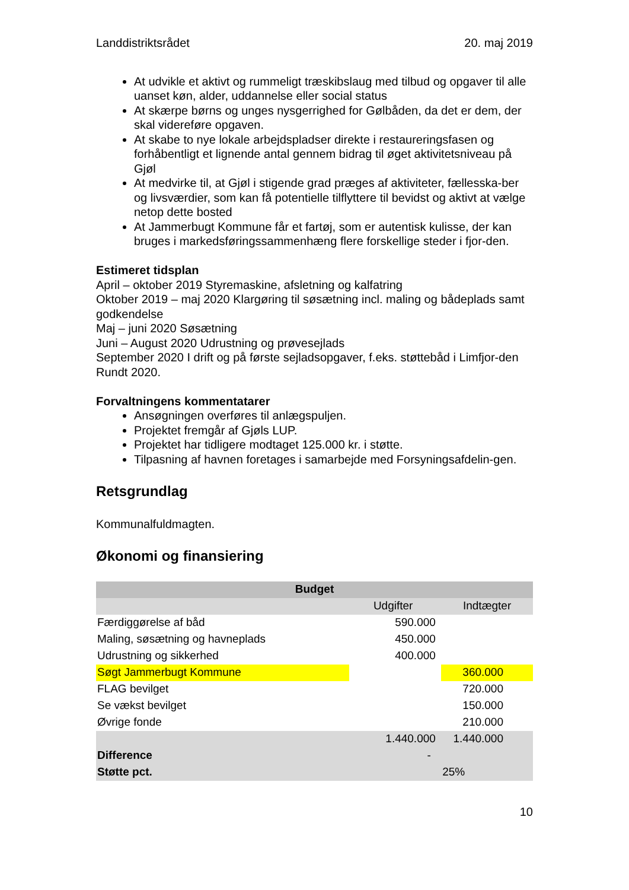Landdistriktsrådet 20. maj 2019
At udvikle et aktivt og rummeligt træskibslaug med tilbud og opgaver til alle uanset køn, alder, uddannelse eller social status
At skærpe børns og unges nysgerrighed for Gølbåden, da det er dem, der skal videreføre opgaven.
At skabe to nye lokale arbejdspladser direkte i restaureringsfasen og forhåbentligt et lignende antal gennem bidrag til øget aktivitetsniveau på Gjøl
At medvirke til, at Gjøl i stigende grad præges af aktiviteter, fællesska-ber og livsværdier, som kan få potentielle tilflyttere til bevidst og aktivt at vælge netop dette bosted
At Jammerbugt Kommune får et fartøj, som er autentisk kulisse, der kan bruges i markedsføringssammenhæng flere forskellige steder i fjor-den.
Estimeret tidsplan
April – oktober 2019 Styremaskine, afsletning og kalfatring
Oktober 2019 – maj 2020 Klargøring til søsætning incl. maling og bådeplads samt godkendelse
Maj – juni 2020 Søsætning
Juni – August 2020 Udrustning og prøvesejlads
September 2020 I drift og på første sejladsopgaver, f.eks. støttebåd i Limfjor-den Rundt 2020.
Forvaltningens kommentatarer
Ansøgningen overføres til anlægspuljen.
Projektet fremgår af Gjøls LUP.
Projektet har tidligere modtaget 125.000 kr. i støtte.
Tilpasning af havnen foretages i samarbejde med Forsyningsafdelin-gen.
Retsgrundlag
Kommunalfuldmagten.
Økonomi og finansiering
| Budget | | | |
| --- | --- | --- | --- |
| | Udgifter | | Indtægter |
| Færdiggørelse af båd | 590.000 | | |
| Maling, søsætning og havneplads | 450.000 | | |
| Udrustning og sikkerhed | 400.000 | | |
| Søgt Jammerbugt Kommune | | | 360.000 |
| FLAG bevilget | | | 720.000 |
| Se vækst bevilget | | | 150.000 |
| Øvrige fonde | | | 210.000 |
| | 1.440.000 | | 1.440.000 |
| Difference | - | | |
| Støtte pct. | | | 25% |
10